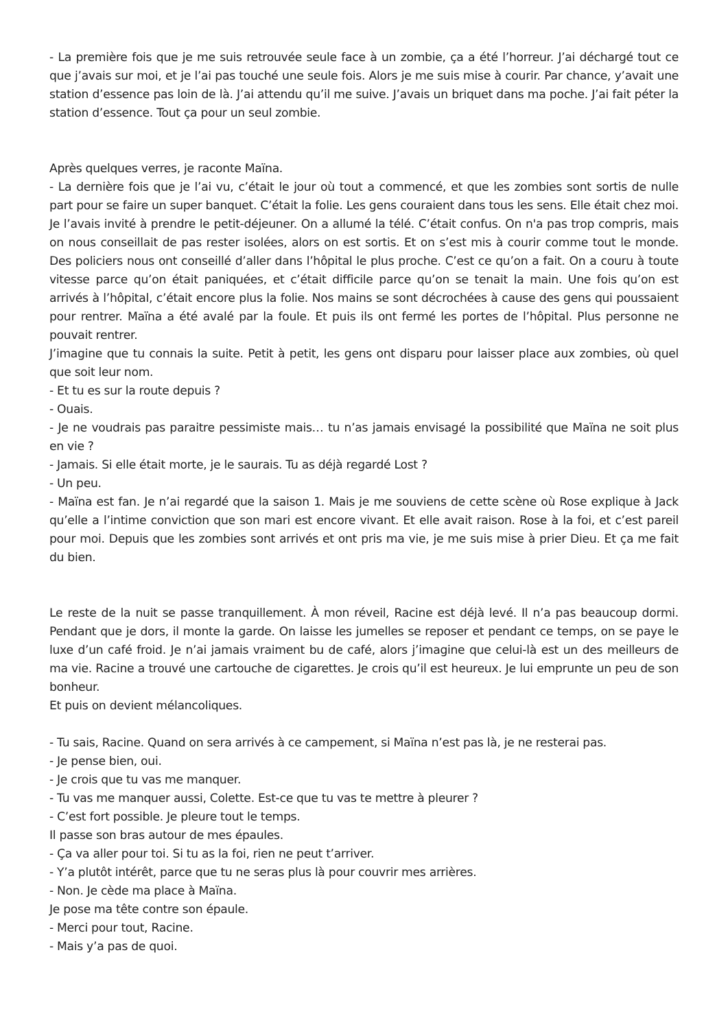- La première fois que je me suis retrouvée seule face à un zombie, ça a été l’horreur. J’ai déchargé tout ce que j’avais sur moi, et je l’ai pas touché une seule fois. Alors je me suis mise à courir. Par chance, y’avait une station d’essence pas loin de là. J’ai attendu qu’il me suive. J’avais un briquet dans ma poche. J’ai fait péter la station d’essence. Tout ça pour un seul zombie.
Après quelques verres, je raconte Maïna.
- La dernière fois que je l’ai vu, c’était le jour où tout a commencé, et que les zombies sont sortis de nulle part pour se faire un super banquet. C’était la folie. Les gens couraient dans tous les sens. Elle était chez moi. Je l’avais invité à prendre le petit-déjeuner. On a allumé la télé. C’était confus. On n'a pas trop compris, mais on nous conseillait de pas rester isolées, alors on est sortis. Et on s’est mis à courir comme tout le monde. Des policiers nous ont conseillé d’aller dans l’hôpital le plus proche. C’est ce qu’on a fait. On a couru à toute vitesse parce qu’on était paniquées, et c’était difficile parce qu’on se tenait la main. Une fois qu’on est arrivés à l’hôpital, c’était encore plus la folie. Nos mains se sont décrochées à cause des gens qui poussaient pour rentrer. Maïna a été avalé par la foule. Et puis ils ont fermé les portes de l’hôpital. Plus personne ne pouvait rentrer.
J’imagine que tu connais la suite. Petit à petit, les gens ont disparu pour laisser place aux zombies, où quel que soit leur nom.
- Et tu es sur la route depuis ?
- Ouais.
- Je ne voudrais pas paraitre pessimiste mais… tu n’as jamais envisagé la possibilité que Maïna ne soit plus en vie ?
- Jamais. Si elle était morte, je le saurais. Tu as déjà regardé Lost ?
- Un peu.
- Maïna est fan. Je n’ai regardé que la saison 1. Mais je me souviens de cette scène où Rose explique à Jack qu’elle a l’intime conviction que son mari est encore vivant. Et elle avait raison. Rose à la foi, et c’est pareil pour moi. Depuis que les zombies sont arrivés et ont pris ma vie, je me suis mise à prier Dieu. Et ça me fait du bien.
Le reste de la nuit se passe tranquillement. À mon réveil, Racine est déjà levé. Il n’a pas beaucoup dormi. Pendant que je dors, il monte la garde. On laisse les jumelles se reposer et pendant ce temps, on se paye le luxe d’un café froid. Je n’ai jamais vraiment bu de café, alors j’imagine que celui-là est un des meilleurs de ma vie. Racine a trouvé une cartouche de cigarettes. Je crois qu’il est heureux. Je lui emprunte un peu de son bonheur.
Et puis on devient mélancoliques.
- Tu sais, Racine. Quand on sera arrivés à ce campement, si Maïna n’est pas là, je ne resterai pas.
- Je pense bien, oui.
- Je crois que tu vas me manquer.
- Tu vas me manquer aussi, Colette. Est-ce que tu vas te mettre à pleurer ?
- C’est fort possible. Je pleure tout le temps.
Il passe son bras autour de mes épaules.
- Ça va aller pour toi. Si tu as la foi, rien ne peut t’arriver.
- Y’a plutôt intérêt, parce que tu ne seras plus là pour couvrir mes arrières.
- Non. Je cède ma place à Maïna.
Je pose ma tête contre son épaule.
- Merci pour tout, Racine.
- Mais y’a pas de quoi.